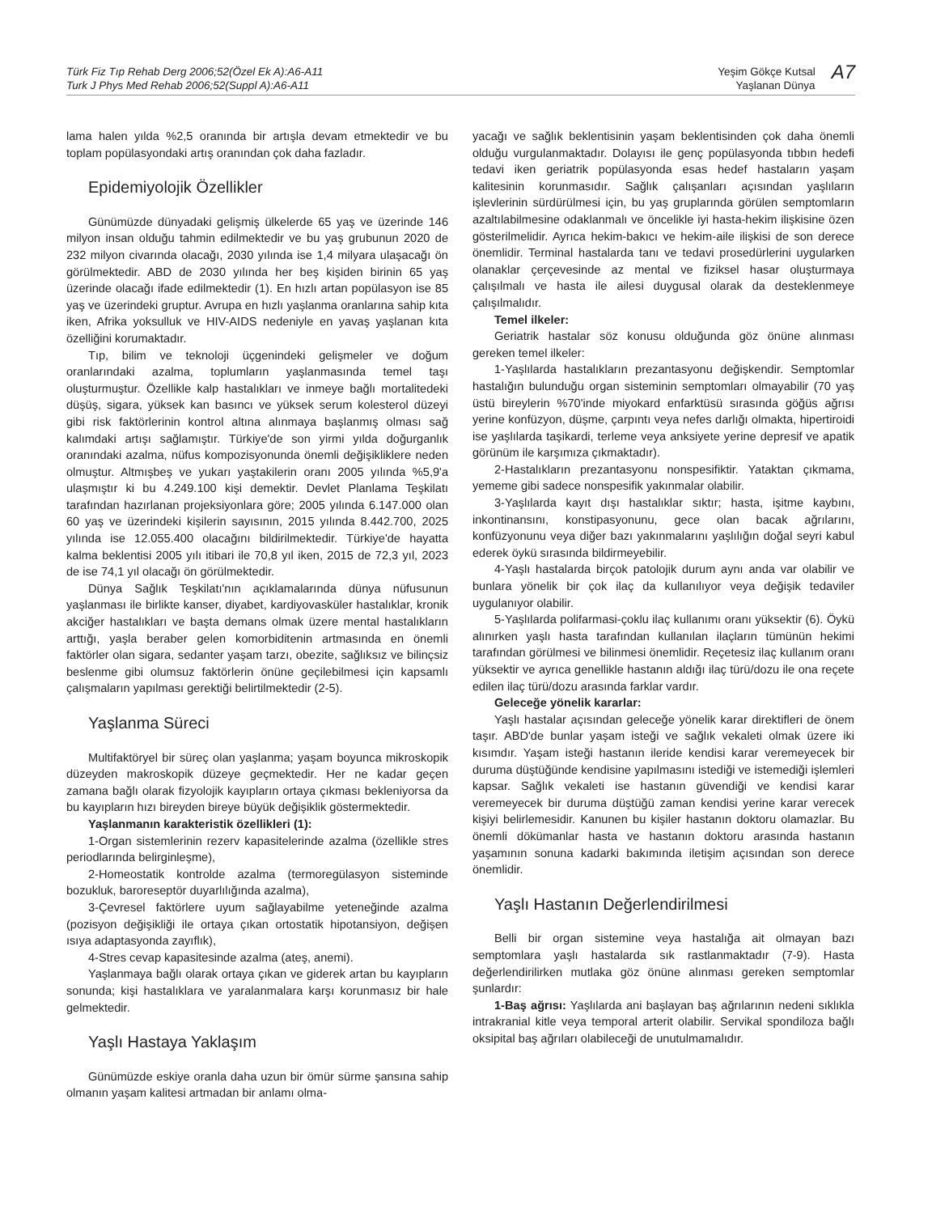Türk Fiz Tıp Rehab Derg 2006;52(Özel Ek A):A6-A11
Turk J Phys Med Rehab 2006;52(Suppl A):A6-A11
Yeşim Gökçe Kutsal
Yaşlanan Dünya
A7
lama halen yılda %2,5 oranında bir artışla devam etmektedir ve bu toplam popülasyondaki artış oranından çok daha fazladır.
Epidemiyolojik Özellikler
Günümüzde dünyadaki gelişmiş ülkelerde 65 yaş ve üzerinde 146 milyon insan olduğu tahmin edilmektedir ve bu yaş grubunun 2020 de 232 milyon civarında olacağı, 2030 yılında ise 1,4 milyara ulaşacağı ön görülmektedir. ABD de 2030 yılında her beş kişiden birinin 65 yaş üzerinde olacağı ifade edilmektedir (1). En hızlı artan popülasyon ise 85 yaş ve üzerindeki gruptur. Avrupa en hızlı yaşlanma oranlarına sahip kıta iken, Afrika yoksulluk ve HIV-AIDS nedeniyle en yavaş yaşlanan kıta özelliğini korumaktadır.
Tıp, bilim ve teknoloji üçgenindeki gelişmeler ve doğum oranlarındaki azalma, toplumların yaşlanmasında temel taşı oluşturmuştur. Özellikle kalp hastalıkları ve inmeye bağlı mortalitedeki düşüş, sigara, yüksek kan basıncı ve yüksek serum kolesterol düzeyi gibi risk faktörlerinin kontrol altına alınmaya başlanmış olması sağ kalımdaki artışı sağlamıştır. Türkiye'de son yirmi yılda doğurganlık oranındaki azalma, nüfus kompozisyonunda önemli değişikliklere neden olmuştur. Altmışbeş ve yukarı yaştakilerin oranı 2005 yılında %5,9'a ulaşmıştır ki bu 4.249.100 kişi demektir. Devlet Planlama Teşkilatı tarafından hazırlanan projeksiyonlara göre; 2005 yılında 6.147.000 olan 60 yaş ve üzerindeki kişilerin sayısının, 2015 yılında 8.442.700, 2025 yılında ise 12.055.400 olacağını bildirilmektedir. Türkiye'de hayatta kalma beklentisi 2005 yılı itibari ile 70,8 yıl iken, 2015 de 72,3 yıl, 2023 de ise 74,1 yıl olacağı ön görülmektedir.
Dünya Sağlık Teşkilatı'nın açıklamalarında dünya nüfusunun yaşlanması ile birlikte kanser, diyabet, kardiyovasküler hastalıklar, kronik akciğer hastalıkları ve başta demans olmak üzere mental hastalıkların arttığı, yaşla beraber gelen komorbiditenin artmasında en önemli faktörler olan sigara, sedanter yaşam tarzı, obezite, sağlıksız ve bilinçsiz beslenme gibi olumsuz faktörlerin önüne geçilebilmesi için kapsamlı çalışmaların yapılması gerektiği belirtilmektedir (2-5).
Yaşlanma Süreci
Multifaktöryel bir süreç olan yaşlanma; yaşam boyunca mikroskopik düzeyden makroskopik düzeye geçmektedir. Her ne kadar geçen zamana bağlı olarak fizyolojik kayıpların ortaya çıkması bekleniyorsa da bu kayıpların hızı bireyden bireye büyük değişiklik göstermektedir.
Yaşlanmanın karakteristik özellikleri (1):
1-Organ sistemlerinin rezerv kapasitelerinde azalma (özellikle stres periodlarında belirginleşme),
2-Homeostatik kontrolde azalma (termoregülasyon sisteminde bozukluk, baroreseptör duyarlılığında azalma),
3-Çevresel faktörlere uyum sağlayabilme yeteneğinde azalma (pozisyon değişikliği ile ortaya çıkan ortostatik hipotansiyon, değişen ısıya adaptasyonda zayıflık),
4-Stres cevap kapasitesinde azalma (ateş, anemi).
Yaşlanmaya bağlı olarak ortaya çıkan ve giderek artan bu kayıpların sonunda; kişi hastalıklara ve yaralanmalara karşı korunmasız bir hale gelmektedir.
Yaşlı Hastaya Yaklaşım
Günümüzde eskiye oranla daha uzun bir ömür sürme şansına sahip olmanın yaşam kalitesi artmadan bir anlamı olma-
yacağı ve sağlık beklentisinin yaşam beklentisinden çok daha önemli olduğu vurgulanmaktadır. Dolayısı ile genç popülasyonda tıbbın hedefi tedavi iken geriatrik popülasyonda esas hedef hastaların yaşam kalitesinin korunmasıdır. Sağlık çalışanları açısından yaşlıların işlevlerinin sürdürülmesi için, bu yaş gruplarında görülen semptomların azaltılabilmesine odaklanmalı ve öncelikle iyi hasta-hekim ilişkisine özen gösterilmelidir. Ayrıca hekim-bakıcı ve hekim-aile ilişkisi de son derece önemlidir. Terminal hastalarda tanı ve tedavi prosedürlerini uygularken olanaklar çerçevesinde az mental ve fiziksel hasar oluşturmaya çalışılmalı ve hasta ile ailesi duygusal olarak da desteklenmeye çalışılmalıdır.
Temel ilkeler:
Geriatrik hastalar söz konusu olduğunda göz önüne alınması gereken temel ilkeler:
1-Yaşlılarda hastalıkların prezantasyonu değişkendir. Semptomlar hastalığın bulunduğu organ sisteminin semptomları olmayabilir (70 yaş üstü bireylerin %70'inde miyokard enfarktüsü sırasında göğüs ağrısı yerine konfüzyon, düşme, çarpıntı veya nefes darlığı olmakta, hipertiroidi ise yaşlılarda taşikardi, terleme veya anksiyete yerine depresif ve apatik görünüm ile karşımıza çıkmaktadır).
2-Hastalıkların prezantasyonu nonspesifiktir. Yataktan çıkmama, yememe gibi sadece nonspesifik yakınmalar olabilir.
3-Yaşlılarda kayıt dışı hastalıklar sıktır; hasta, işitme kaybını, inkontinansını, konstipasyonunu, gece olan bacak ağrılarını, konfüzyonunu veya diğer bazı yakınmalarını yaşlılığın doğal seyri kabul ederek öykü sırasında bildirmeyebilir.
4-Yaşlı hastalarda birçok patolojik durum aynı anda var olabilir ve bunlara yönelik bir çok ilaç da kullanılıyor veya değişik tedaviler uygulanıyor olabilir.
5-Yaşlılarda polifarmasi-çoklu ilaç kullanımı oranı yüksektir (6). Öykü alınırken yaşlı hasta tarafından kullanılan ilaçların tümünün hekimi tarafından görülmesi ve bilinmesi önemlidir. Reçetesiz ilaç kullanım oranı yüksektir ve ayrıca genellikle hastanın aldığı ilaç türü/dozu ile ona reçete edilen ilaç türü/dozu arasında farklar vardır.
Geleceğe yönelik kararlar:
Yaşlı hastalar açısından geleceğe yönelik karar direktifleri de önem taşır. ABD'de bunlar yaşam isteği ve sağlık vekaleti olmak üzere iki kısımdır. Yaşam isteği hastanın ileride kendisi karar veremeyecek bir duruma düştüğünde kendisine yapılmasını istediği ve istemediği işlemleri kapsar. Sağlık vekaleti ise hastanın güvendiği ve kendisi karar veremeyecek bir duruma düştüğü zaman kendisi yerine karar verecek kişiyi belirlemesidir. Kanunen bu kişiler hastanın doktoru olamazlar. Bu önemli dökümanlar hasta ve hastanın doktoru arasında hastanın yaşamının sonuna kadarki bakımında iletişim açısından son derece önemlidir.
Yaşlı Hastanın Değerlendirilmesi
Belli bir organ sistemine veya hastalığa ait olmayan bazı semptomlara yaşlı hastalarda sık rastlanmaktadır (7-9). Hasta değerlendirilirken mutlaka göz önüne alınması gereken semptomlar şunlardır:
1-Baş ağrısı: Yaşlılarda ani başlayan baş ağrılarının nedeni sıklıkla intrakranial kitle veya temporal arterit olabilir. Servikal spondiloza bağlı oksipital baş ağrıları olabileceği de unutulmamalıdır.